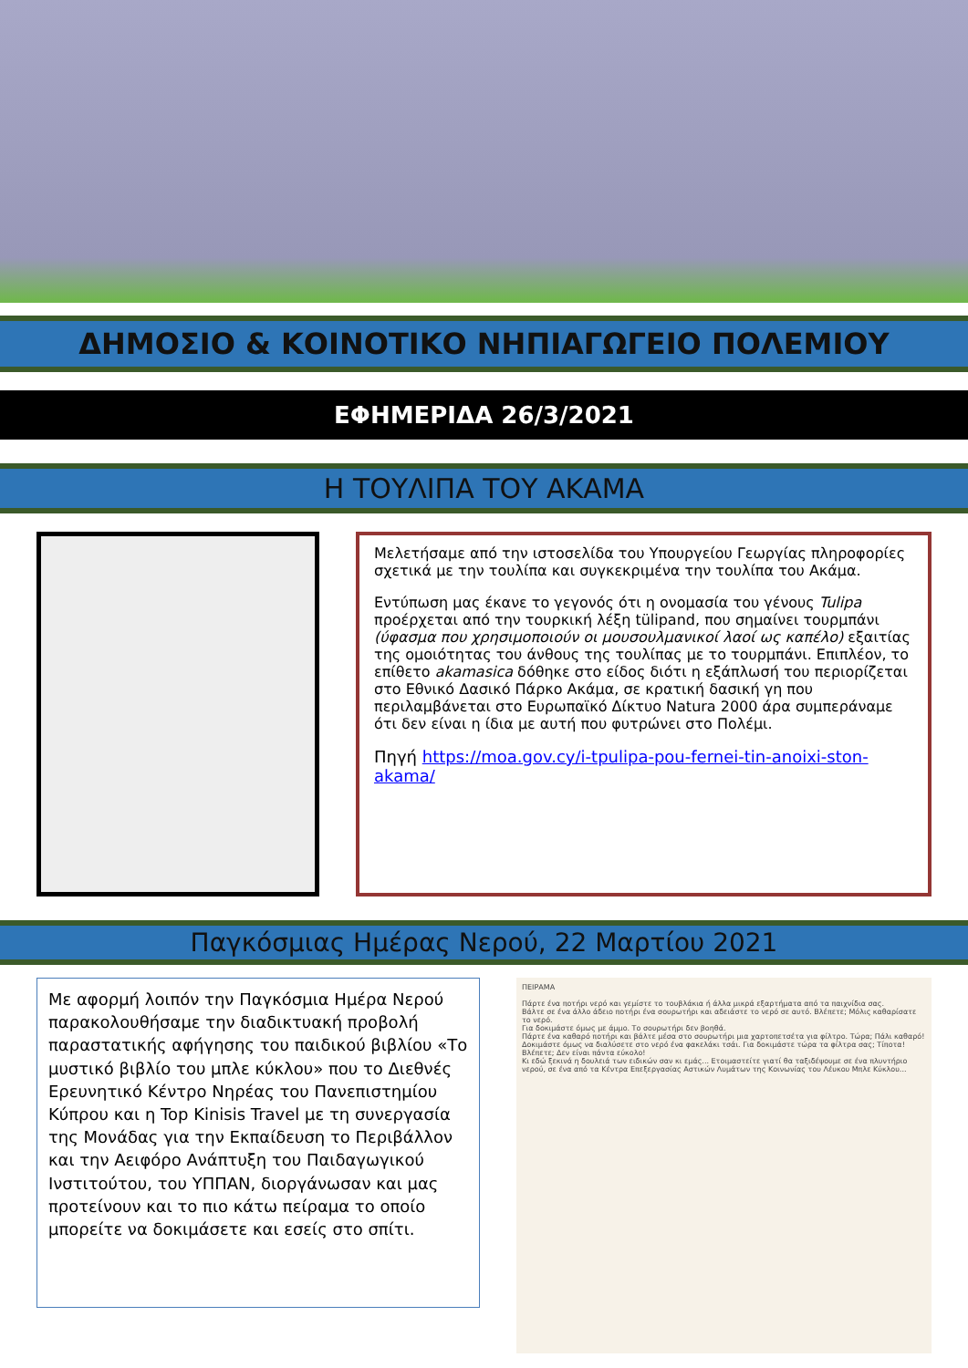ΔΗΜΟΣΙΟ & ΚΟΙΝΟΤΙΚΟ ΝΗΠΙΑΓΩΓΕΙΟ ΠΟΛΕΜΙΟΥ
ΕΦΗΜΕΡΙΔΑ 26/3/2021
Η ΤΟΥΛΙΠΑ ΤΟΥ ΑΚΑΜΑ
Μελετήσαμε από την ιστοσελίδα του Υπουργείου Γεωργίας πληροφορίες σχετικά με την τουλίπα και συγκεκριμένα την τουλίπα του Ακάμα.
Εντύπωση μας έκανε το γεγονός ότι η ονομασία του γένους Tulipa προέρχεται από την τουρκική λέξη tülipand, που σημαίνει τουρμπάνι (ύφασμα που χρησιμοποιούν οι μουσουλμανικοί λαοί ως καπέλο) εξαιτίας της ομοιότητας του άνθους της τουλίπας με το τουρμπάνι. Επιπλέον, το επίθετο akamasica δόθηκε στο είδος διότι η εξάπλωσή του περιορίζεται στο Εθνικό Δασικό Πάρκο Ακάμα, σε κρατική δασική γη που περιλαμβάνεται στο Ευρωπαϊκό Δίκτυο Natura 2000 άρα συμπεράναμε ότι δεν είναι η ίδια με αυτή που φυτρώνει στο Πολέμι.
Πηγή https://moa.gov.cy/i-tpulipa-pou-fernei-tin-anoixi-ston-akama/
Παγκόσμιας Ημέρας Νερού, 22 Μαρτίου 2021
Με αφορμή λοιπόν την Παγκόσμια Ημέρα Νερού παρακολουθήσαμε την διαδικτυακή προβολή παραστατικής αφήγησης του παιδικού βιβλίου «Το μυστικό βιβλίο του μπλε κύκλου» που το Διεθνές Ερευνητικό Κέντρο Νηρέας του Πανεπιστημίου Κύπρου και η Top Kinisis Travel με τη συνεργασία της Μονάδας για την Εκπαίδευση το Περιβάλλον και την Αειφόρο Ανάπτυξη του Παιδαγωγικού Ινστιτούτου, του ΥΠΠΑΝ, διοργάνωσαν και μας προτείνουν και το πιο κάτω πείραμα το οποίο μπορείτε να δοκιμάσετε και εσείς στο σπίτι.
ΠΕΙΡΑΜΑ
Πάρτε ένα ποτήρι νερό και γεμίστε το τουβλάκια ή άλλα μικρά εξαρτήματα από τα παιχνίδια σας.
Βάλτε σε ένα άλλο άδειο ποτήρι ένα σουρωτήρι και αδειάστε το νερό σε αυτό. Βλέπετε; Μόλις καθαρίσατε το νερό.
Για δοκιμάστε όμως με άμμο. Το σουρωτήρι δεν βοηθά.
Πάρτε ένα καθαρό ποτήρι και βάλτε μέσα στο σουρωτήρι μια χαρτοπετσέτα για φίλτρο. Τώρα; Πάλι καθαρό!
Δοκιμάστε όμως να διαλύσετε στο νερό ένα φακελάκι τσάι. Για δοκιμάστε τώρα τα φίλτρα σας; Τίποτα! Βλέπετε; Δεν είναι πάντα εύκολο!
Κι εδώ ξεκινά η δουλειά των ειδικών σαν κι εμάς... Ετοιμαστείτε γιατί θα ταξιδέψουμε σε ένα πλυντήριο νερού, σε ένα από τα Κέντρα Επεξεργασίας Αστικών Λυμάτων της Κοινωνίας του Λέυκου Μπλε Κύκλου...